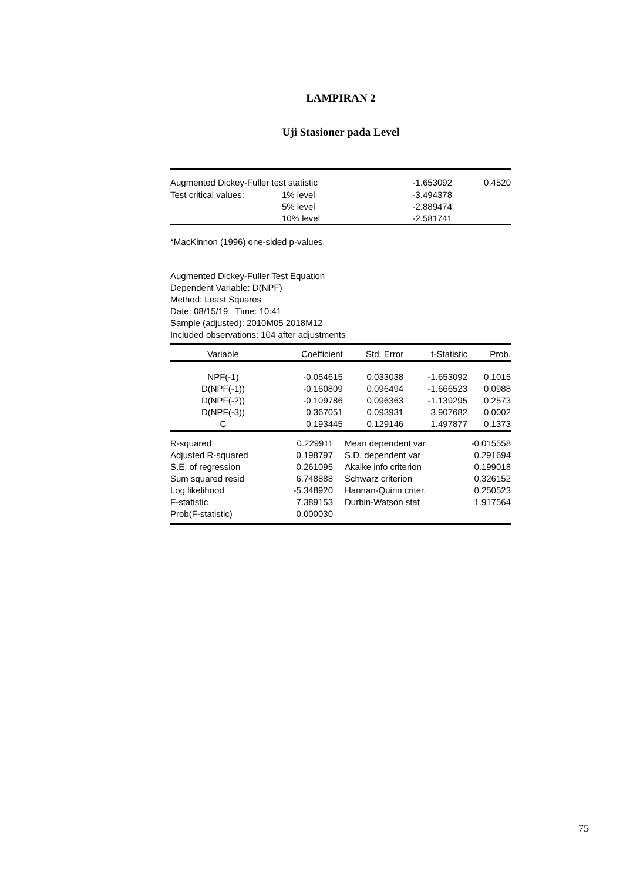LAMPIRAN 2
Uji Stasioner pada Level
| Augmented Dickey-Fuller test statistic | | -1.653092 | 0.4520 |
| Test critical values: | 1% level | -3.494378 | |
| | 5% level | -2.889474 | |
| | 10% level | -2.581741 | |
*MacKinnon (1996) one-sided p-values.
Augmented Dickey-Fuller Test Equation
Dependent Variable: D(NPF)
Method: Least Squares
Date: 08/15/19 Time: 10:41
Sample (adjusted): 2010M05 2018M12
Included observations: 104 after adjustments
| Variable | Coefficient | Std. Error | t-Statistic | Prob. |
| --- | --- | --- | --- | --- |
| NPF(-1) | -0.054615 | 0.033038 | -1.653092 | 0.1015 |
| D(NPF(-1)) | -0.160809 | 0.096494 | -1.666523 | 0.0988 |
| D(NPF(-2)) | -0.109786 | 0.096363 | -1.139295 | 0.2573 |
| D(NPF(-3)) | 0.367051 | 0.093931 | 3.907682 | 0.0002 |
| C | 0.193445 | 0.129146 | 1.497877 | 0.1373 |
| R-squared | 0.229911 | Mean dependent var | -0.015558 |
| Adjusted R-squared | 0.198797 | S.D. dependent var | 0.291694 |
| S.E. of regression | 0.261095 | Akaike info criterion | 0.199018 |
| Sum squared resid | 6.748888 | Schwarz criterion | 0.326152 |
| Log likelihood | -5.348920 | Hannan-Quinn criter. | 0.250523 |
| F-statistic | 7.389153 | Durbin-Watson stat | 1.917564 |
| Prob(F-statistic) | 0.000030 | | |
75